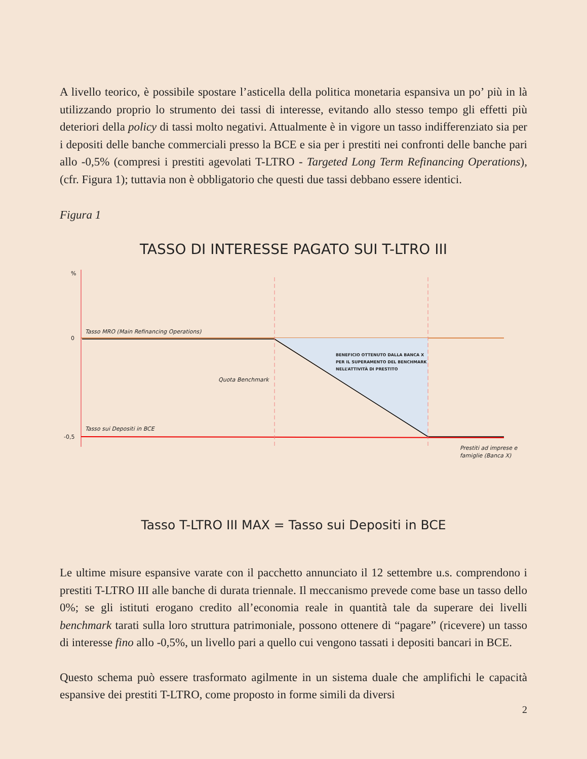A livello teorico, è possibile spostare l’asticella della politica monetaria espansiva un po’ più in là utilizzando proprio lo strumento dei tassi di interesse, evitando allo stesso tempo gli effetti più deteriori della policy di tassi molto negativi. Attualmente è in vigore un tasso indifferenziato sia per i depositi delle banche commerciali presso la BCE e sia per i prestiti nei confronti delle banche pari allo -0,5% (compresi i prestiti agevolati T-LTRO - Targeted Long Term Refinancing Operations), (cfr. Figura 1); tuttavia non è obbligatorio che questi due tassi debbano essere identici.
Figura 1
TASSO DI INTERESSE PAGATO SUI T-LTRO III
%
0
-0,5
Tasso MRO (Main Refinancing Operations)
BENEFICIO OTTENUTO DALLA BANCA X
PER IL SUPERAMENTO DEL BENCHMARK
NELL’ATTIVITÀ DI PRESTITO
Quota Benchmark
Tasso sui Depositi in BCE
Prestiti ad imprese e
famiglie (Banca X)
Tasso T-LTRO III MAX = Tasso sui Depositi in BCE
Le ultime misure espansive varate con il pacchetto annunciato il 12 settembre u.s. comprendono i prestiti T-LTRO III alle banche di durata triennale. Il meccanismo prevede come base un tasso dello 0%; se gli istituti erogano credito all’economia reale in quantità tale da superare dei livelli benchmark tarati sulla loro struttura patrimoniale, possono ottenere di “pagare” (ricevere) un tasso di interesse fino allo -0,5%, un livello pari a quello cui vengono tassati i depositi bancari in BCE.
Questo schema può essere trasformato agilmente in un sistema duale che amplifichi le capacità espansive dei prestiti T-LTRO, come proposto in forme simili da diversi
2